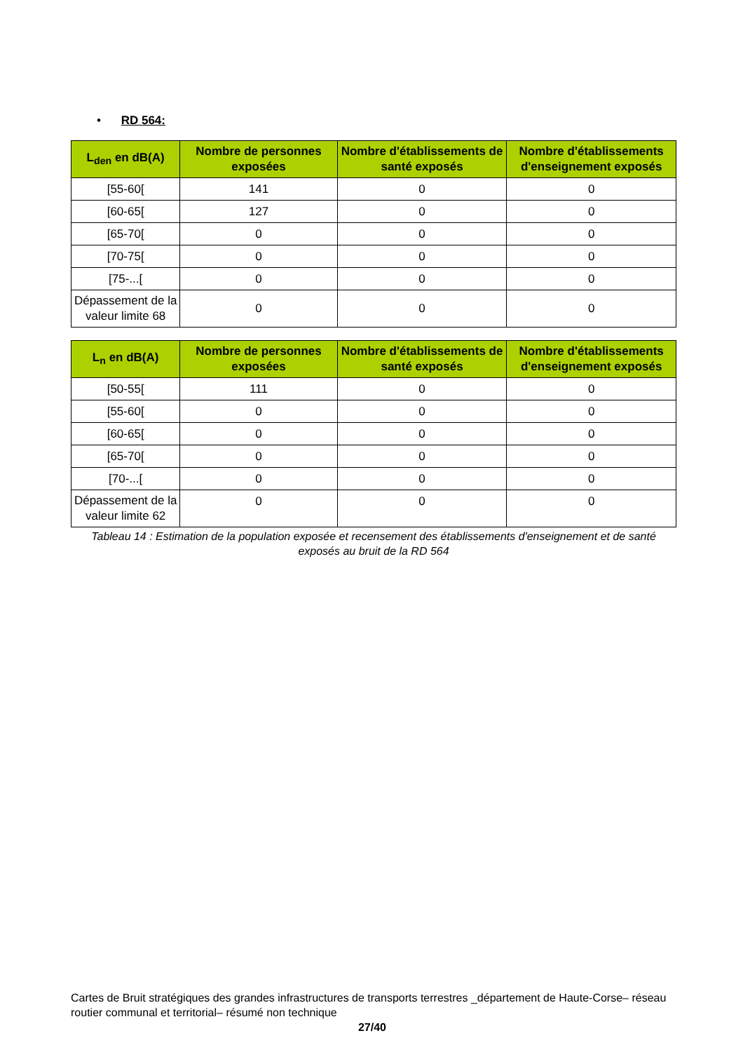• RD 564:
| L<sub>den</sub> en dB(A) | Nombre de personnes exposées | Nombre d'établissements de santé exposés | Nombre d'établissements d'enseignement exposés |
| --- | --- | --- | --- |
| [55-60[ | 141 | 0 | 0 |
| [60-65[ | 127 | 0 | 0 |
| [65-70[ | 0 | 0 | 0 |
| [70-75[ | 0 | 0 | 0 |
| [75-...[ | 0 | 0 | 0 |
| Dépassement de la valeur limite 68 | 0 | 0 | 0 |
| L<sub>n</sub> en dB(A) | Nombre de personnes exposées | Nombre d'établissements de santé exposés | Nombre d'établissements d'enseignement exposés |
| --- | --- | --- | --- |
| [50-55[ | 111 | 0 | 0 |
| [55-60[ | 0 | 0 | 0 |
| [60-65[ | 0 | 0 | 0 |
| [65-70[ | 0 | 0 | 0 |
| [70-...[ | 0 | 0 | 0 |
| Dépassement de la valeur limite 62 | 0 | 0 | 0 |
Tableau 14 : Estimation de la population exposée et recensement des établissements d'enseignement et de santé exposés au bruit de la RD 564
Cartes de Bruit stratégiques des grandes infrastructures de transports terrestres _département de Haute-Corse– réseau routier communal et territorial– résumé non technique
27/40